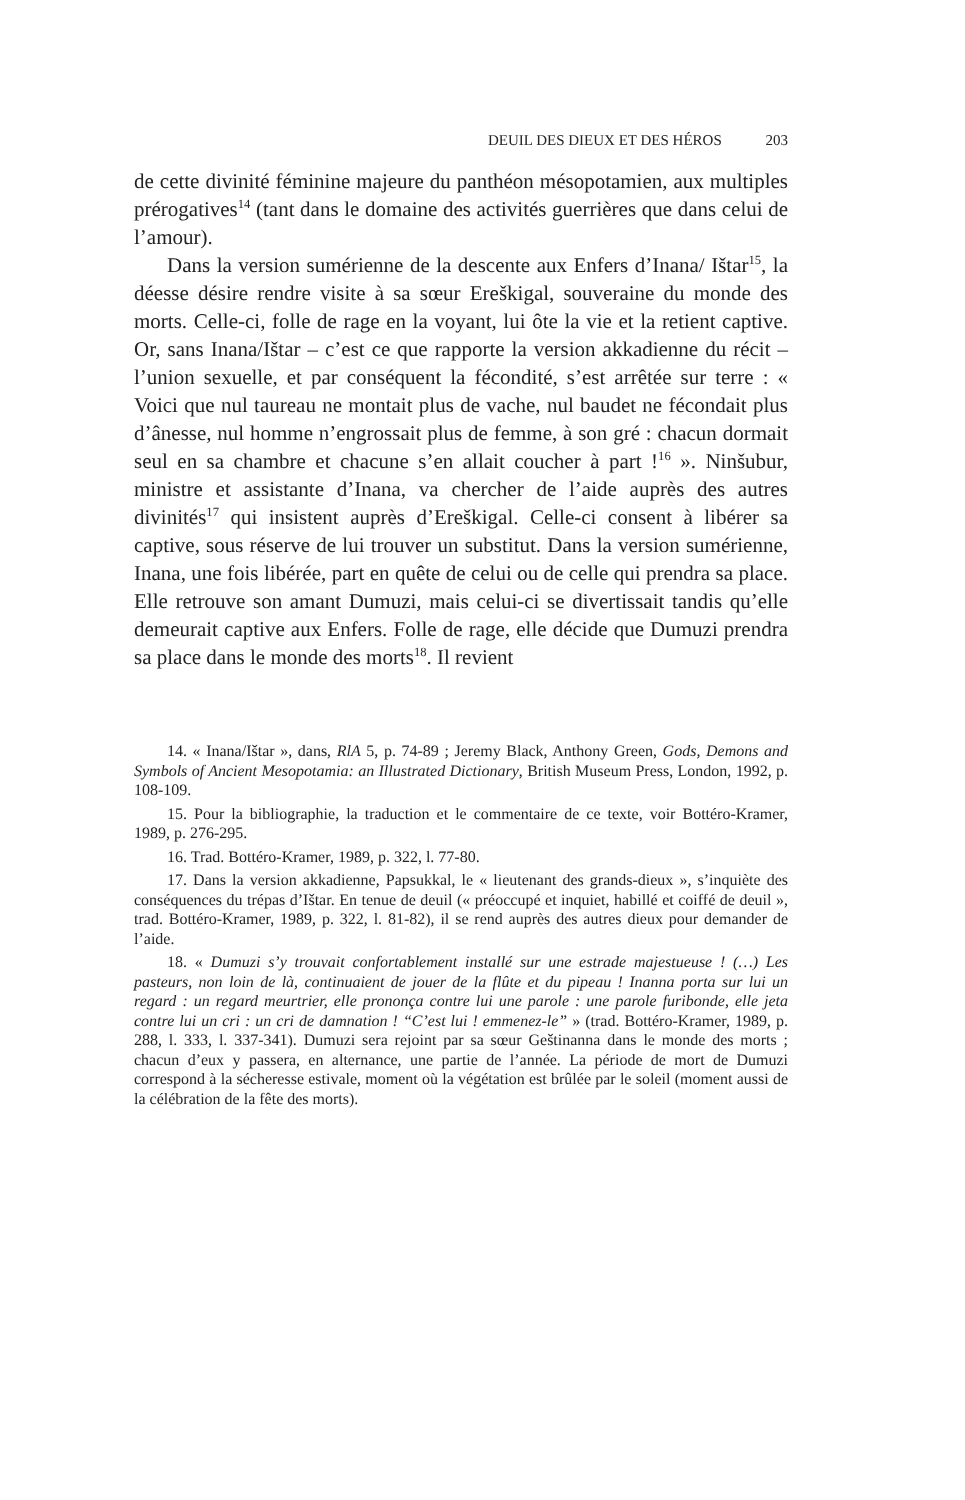DEUIL DES DIEUX ET DES HÉROS 203
de cette divinité féminine majeure du panthéon mésopotamien, aux multiples prérogatives<sup>14</sup> (tant dans le domaine des activités guerrières que dans celui de l’amour).
Dans la version sumérienne de la descente aux Enfers d’Inana/ Ištar<sup>15</sup>, la déesse désire rendre visite à sa sœur Ereškigal, souveraine du monde des morts. Celle-ci, folle de rage en la voyant, lui ôte la vie et la retient captive. Or, sans Inana/Ištar – c’est ce que rapporte la version akkadienne du récit – l’union sexuelle, et par conséquent la fécondité, s’est arrêtée sur terre : « Voici que nul taureau ne montait plus de vache, nul baudet ne fécondait plus d’ânesse, nul homme n’engrossait plus de femme, à son gré : chacun dormait seul en sa chambre et chacune s’en allait coucher à part !<sup>16</sup> ». Ninšubur, ministre et assistante d’Inana, va chercher de l’aide auprès des autres divinités<sup>17</sup> qui insistent auprès d’Ereškigal. Celle-ci consent à libérer sa captive, sous réserve de lui trouver un substitut. Dans la version sumérienne, Inana, une fois libérée, part en quête de celui ou de celle qui prendra sa place. Elle retrouve son amant Dumuzi, mais celui-ci se divertissait tandis qu’elle demeurait captive aux Enfers. Folle de rage, elle décide que Dumuzi prendra sa place dans le monde des morts<sup>18</sup>. Il revient
14. « Inana/Ištar », dans, RlA 5, p. 74-89 ; Jeremy Black, Anthony Green, Gods, Demons and Symbols of Ancient Mesopotamia: an Illustrated Dictionary, British Museum Press, London, 1992, p. 108-109.
15. Pour la bibliographie, la traduction et le commentaire de ce texte, voir Bottéro-Kramer, 1989, p. 276-295.
16. Trad. Bottéro-Kramer, 1989, p. 322, l. 77-80.
17. Dans la version akkadienne, Papsukkal, le « lieutenant des grands-dieux », s’inquiète des conséquences du trépas d’Ištar. En tenue de deuil (« préoccupé et inquiet, habillé et coiffé de deuil », trad. Bottéro-Kramer, 1989, p. 322, l. 81-82), il se rend auprès des autres dieux pour demander de l’aide.
18. « Dumuzi s’y trouvait confortablement installé sur une estrade majestueuse ! (…) Les pasteurs, non loin de là, continuaient de jouer de la flûte et du pipeau ! Inanna porta sur lui un regard : un regard meurtrier, elle prononça contre lui une parole : une parole furibonde, elle jeta contre lui un cri : un cri de damnation ! “C’est lui ! emmenez-le” » (trad. Bottéro-Kramer, 1989, p. 288, l. 333, l. 337-341). Dumuzi sera rejoint par sa sœur Geštinanna dans le monde des morts ; chacun d’eux y passera, en alternance, une partie de l’année. La période de mort de Dumuzi correspond à la sécheresse estivale, moment où la végétation est brûlée par le soleil (moment aussi de la célébration de la fête des morts).